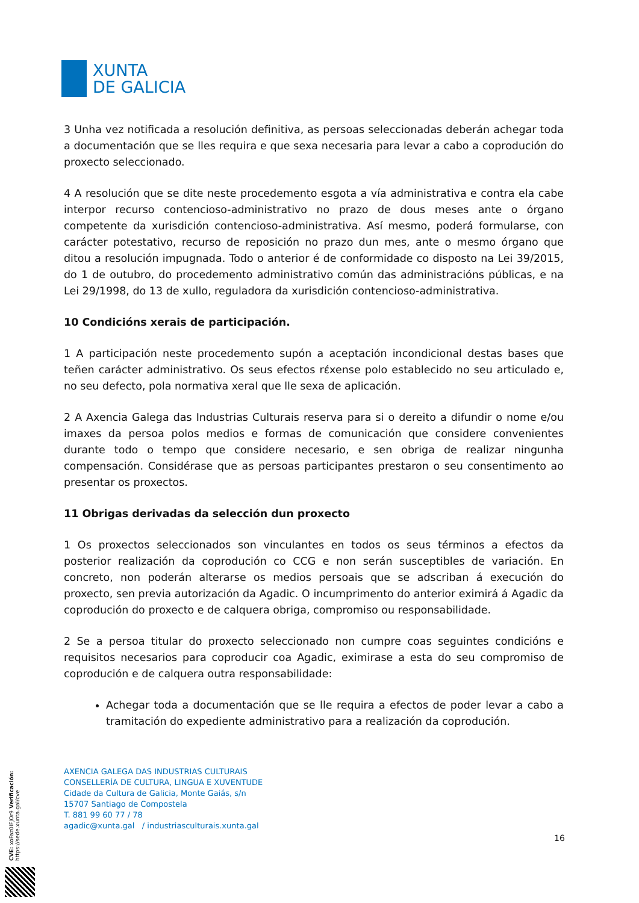XUNTA
DE GALICIA
3 Unha vez notificada a resolución definitiva, as persoas seleccionadas deberán achegar toda a documentación que se lles requira e que sexa necesaria para levar a cabo a coprodución do proxecto seleccionado.
4 A resolución que se dite neste procedemento esgota a vía administrativa e contra ela cabe interpor recurso contencioso-administrativo no prazo de dous meses ante o órgano competente da xurisdición contencioso-administrativa. Así mesmo, poderá formularse, con carácter potestativo, recurso de reposición no prazo dun mes, ante o mesmo órgano que ditou a resolución impugnada. Todo o anterior é de conformidade co disposto na Lei 39/2015, do 1 de outubro, do procedemento administrativo común das administracións públicas, e na Lei 29/1998, do 13 de xullo, reguladora da xurisdición contencioso-administrativa.
10 Condicións xerais de participación.
1 A participación neste procedemento supón a aceptación incondicional destas bases que teñen carácter administrativo. Os seus efectos rέxense polo establecido no seu articulado e, no seu defecto, pola normativa xeral que lle sexa de aplicación.
2 A Axencia Galega das Industrias Culturais reserva para si o dereito a difundir o nome e/ou imaxes da persoa polos medios e formas de comunicación que considere convenientes durante todo o tempo que considere necesario, e sen obriga de realizar ningunha compensación. Considérase que as persoas participantes prestaron o seu consentimento ao presentar os proxectos.
11 Obrigas derivadas da selección dun proxecto
1 Os proxectos seleccionados son vinculantes en todos os seus términos a efectos da posterior realización da coprodución co CCG e non serán susceptibles de variación. En concreto, non poderán alterarse os medios persoais que se adscriban á execución do proxecto, sen previa autorización da Agadic. O incumprimento do anterior eximirá á Agadic da coprodución do proxecto e de calquera obriga, compromiso ou responsabilidade.
2 Se a persoa titular do proxecto seleccionado non cumpre coas seguintes condicións e requisitos necesarios para coproducir coa Agadic, eximirase a esta do seu compromiso de coprodución e de calquera outra responsabilidade:
Achegar toda a documentación que se lle requira a efectos de poder levar a cabo a tramitación do expediente administrativo para a realización da coprodución.
AXENCIA GALEGA DAS INDUSTRIAS CULTURAIS
CONSELLERÍA DE CULTURA, LINGUA E XUVENTUDE
Cidade da Cultura de Galicia, Monte Gaiás, s/n
15707 Santiago de Compostela
T. 881 99 60 77 / 78
agadic@xunta.gal / industriasculturais.xunta.gal
16
CVE: xoFaz0IFJOr9 Verificación: https://sede.xunta.gal/cve